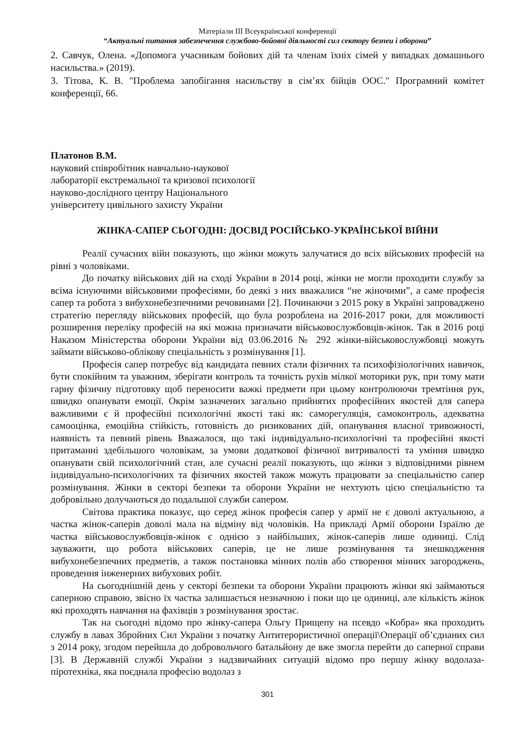Матеріали ІІІ Всеукраїнської конференції
“Актуальні питання забезпечення службово-бойової діяльності сил сектору безпеи і оборони”
2. Савчук, Олена. «Допомога учасникам бойових дій та членам їхніх сімей у випадках домашнього насильства.» (2019).
3. Тітова, К. В. "Проблема запобігання насильству в сім’ях бійців ООС." Програмний комітет конференції, 66.
Платонов В.М.
науковий співробітник навчально-наукової
лабораторії екстремальної та кризової психології
науково-дослідного центру Національного
університету цивільного захисту України
ЖІНКА-САПЕР СЬОГОДНІ: ДОСВІД РОСІЙСЬКО-УКРАЇНСЬКОЇ ВІЙНИ
Реалії сучасних війн показують, що жінки можуть залучатися до всіх військових професій на рівні з чоловіками.
До початку військових дій на сході України в 2014 році, жінки не могли проходити службу за всіма існуючими військовими професіями, бо деякі з них вважалися “не жіночими”, а саме професія сапер та робота з вибухонебезпечними речовинами [2]. Починаючи з 2015 року в Україні запроваджено стратегію перегляду військових професій, що була розроблена на 2016-2017 роки, для можливості розширення переліку професій на які можна призначати військовослужбовців-жінок. Так в 2016 році Наказом Міністерства оборони України від 03.06.2016 № 292 жінки-військовослужбовці можуть займати військово-облікову спеціальність з розмінування [1].
Професія сапер потребує від кандидата певних стали фізичних та психофізіологічних навичок, бути спокійним та уважним, зберігати контроль та точність рухів мілкої моторики рук, при тому мати гарну фізичну підготовку щоб переносити важкі предмети при цьому контролюючи тремтіння рук, швидко опанувати емоції. Окрім зазначених загально прийнятих професійних якостей для сапера важливими є й професійні психологічні якості такі як: саморегуляція, самоконтроль, адекватна самооцінка, емоційна стійкість, готовність до ризикованих дій, опанування власної тривожності, наявність та певний рівень Вважалося, що такі індивідуально-психологічні та професійні якості притаманні здебільшого чоловікам, за умови додаткової фізичної витривалості та уміння швидко опанувати свій психологічний стан, але сучасні реалії показують, що жінки з відповідними рівнем індивідуально-психологічних та фізичних якостей також можуть працювати за спеціальністю сапер розмінування. Жінки в секторі безпеки та оборони України не нехтують цією спеціальністю та добровільно долучаються до подальшої служби сапером.
Світова практика показує, що серед жінок професія сапер у армії не є доволі актуальною, а частка жінок-саперів доволі мала на відміну від чоловіків. На прикладі Армії оборони Ізраїлю де частка військовослужбовців-жінок є однією з найбільших, жінок-саперів лише одиниці. Слід зауважити, що робота військових саперів, це не лише розмінування та знешкодження вибухонебезпечних предметів, а також постановка мінних полів або створення мінних загороджень, проведення інженерних вибухових робіт.
На сьогоднішній день у секторі безпеки та оборони України працюють жінки які займаються саперною справою, звісно їх частка залишається незначною і поки що це одиниці, але кількість жінок які проходять навчання на фахівців з розмінування зростає.
Так на сьогодні відомо про жінку-сапера Ольгу Прищепу на псевдо «Кобра» яка проходить службу в лавах Збройних Сил України з початку Антитерористичної операції\Операції об’єднаних сил з 2014 року, згодом перейшла до добровольчого батальйону де вже змогла перейти до саперної справи [3]. В Державній службі України з надзвичайних ситуацій відомо про першу жінку водолаза-піротехніка, яка поєднала професію водолаз з
301